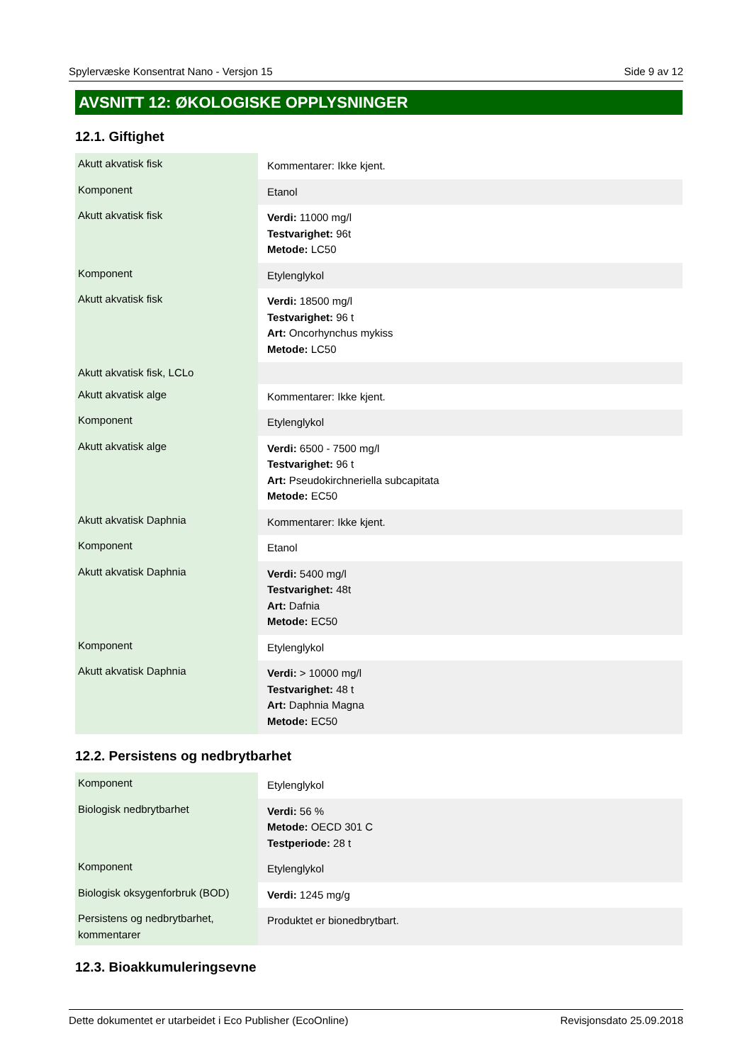Spylervæske Konsentrat Nano - Versjon 15 Side 9 av 12
AVSNITT 12: ØKOLOGISKE OPPLYSNINGER
12.1. Giftighet
| Akutt akvatisk fisk | Kommentarer: Ikke kjent. |
| Komponent | Etanol |
| Akutt akvatisk fisk | Verdi: 11000 mg/l Testvarighet: 96t Metode: LC50 |
| Komponent | Etylenglykol |
| Akutt akvatisk fisk | Verdi: 18500 mg/l Testvarighet: 96 t Art: Oncorhynchus mykiss Metode: LC50 |
| Akutt akvatisk fisk, LCLo | |
| Akutt akvatisk alge | Kommentarer: Ikke kjent. |
| Komponent | Etylenglykol |
| Akutt akvatisk alge | Verdi: 6500 - 7500 mg/l Testvarighet: 96 t Art: Pseudokirchneriella subcapitata Metode: EC50 |
| Akutt akvatisk Daphnia | Kommentarer: Ikke kjent. |
| Komponent | Etanol |
| Akutt akvatisk Daphnia | Verdi: 5400 mg/l Testvarighet: 48t Art: Dafnia Metode: EC50 |
| Komponent | Etylenglykol |
| Akutt akvatisk Daphnia | Verdi: > 10000 mg/l Testvarighet: 48 t Art: Daphnia Magna Metode: EC50 |
12.2. Persistens og nedbrytbarhet
| Komponent | Etylenglykol |
| Biologisk nedbrytbarhet | Verdi: 56 % Metode: OECD 301 C Testperiode: 28 t |
| Komponent | Etylenglykol |
| Biologisk oksygenforbruk (BOD) | Verdi: 1245 mg/g |
| Persistens og nedbrytbarhet, kommentarer | Produktet er bionedbrytbart. |
12.3. Bioakkumuleringsevne
Dette dokumentet er utarbeidet i Eco Publisher (EcoOnline) Revisjonsdato 25.09.2018